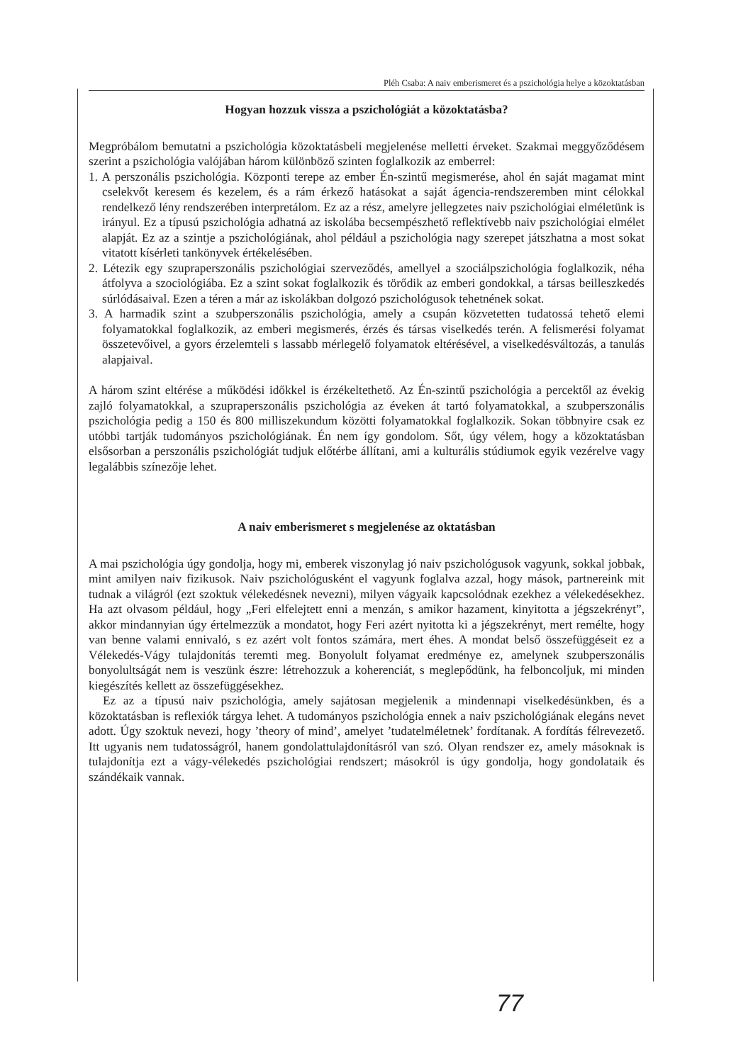Pléh Csaba: A naiv emberismeret és a pszichológia helye a közoktatásban
Hogyan hozzuk vissza a pszichológiát a közoktatásba?
Megpróbálom bemutatni a pszichológia közoktatásbeli megjelenése melletti érveket. Szakmai meggyőződésem szerint a pszichológia valójában három különböző szinten foglalkozik az emberrel:
1. A perszonális pszichológia. Központi terepe az ember Én-szintű megismerése, ahol én saját magamat mint cselekvőt keresem és kezelem, és a rám érkező hatásokat a saját ágencia-rendszeremben mint célokkal rendelkező lény rendszerében interpretálom. Ez az a rész, amelyre jellegzetes naiv pszichológiai elméletünk is irányul. Ez a típusú pszichológia adhatná az iskolába becsempészhető reflektívebb naiv pszichológiai elmélet alapját. Ez az a szintje a pszichológiának, ahol például a pszichológia nagy szerepet játszhatna a most sokat vitatott kísérleti tankönyvek értékelésében.
2. Létezik egy szupraperszonális pszichológiai szerveződés, amellyel a szociálpszichológia foglalkozik, néha átfolyva a szociológiába. Ez a szint sokat foglalkozik és törődik az emberi gondokkal, a társas beilleszkedés súrlódásaival. Ezen a téren a már az iskolákban dolgozó pszichológusok tehetnének sokat.
3. A harmadik szint a szubperszonális pszichológia, amely a csupán közvetetten tudatossá tehető elemi folyamatokkal foglalkozik, az emberi megismerés, érzés és társas viselkedés terén. A felismerési folyamat összetevőivel, a gyors érzelemteli s lassabb mérlegelő folyamatok eltérésével, a viselkedésváltozás, a tanulás alapjaival.
A három szint eltérése a működési időkkel is érzékeltethető. Az Én-szintű pszichológia a percektől az évekig zajló folyamatokkal, a szupraperszonális pszichológia az éveken át tartó folyamatokkal, a szubperszonális pszichológia pedig a 150 és 800 milliszekundum közötti folyamatokkal foglalkozik. Sokan többnyire csak ez utóbbi tartják tudományos pszichológiának. Én nem így gondolom. Sőt, úgy vélem, hogy a közoktatásban elsősorban a perszonális pszichológiát tudjuk előtérbe állítani, ami a kulturális stúdiumok egyik vezérelve vagy legalábbis színezője lehet.
A naiv emberismeret s megjelenése az oktatásban
A mai pszichológia úgy gondolja, hogy mi, emberek viszonylag jó naiv pszichológusok vagyunk, sokkal jobbak, mint amilyen naiv fizikusok. Naiv pszichológusként el vagyunk foglalva azzal, hogy mások, partnereink mit tudnak a világról (ezt szoktuk vélekedésnek nevezni), milyen vágyaik kapcsolódnak ezekhez a vélekedésekhez. Ha azt olvasom például, hogy „Feri elfelejtett enni a menzán, s amikor hazament, kinyitotta a jégszekrényt”, akkor mindannyian úgy értelmezzük a mondatot, hogy Feri azért nyitotta ki a jégszekrényt, mert remélte, hogy van benne valami ennivaló, s ez azért volt fontos számára, mert éhes. A mondat belső összefüggéseit ez a Vélekedés-Vágy tulajdonítás teremti meg. Bonyolult folyamat eredménye ez, amelynek szubperszonális bonyolultságát nem is veszünk észre: létrehozzuk a koherenciát, s meglepődünk, ha felboncoljuk, mi minden kiegészítés kellett az összefüggésekhez.
Ez az a típusú naiv pszichológia, amely sajátosan megjelenik a mindennapi viselkedésünkben, és a közoktatásban is reflexiók tárgya lehet. A tudományos pszichológia ennek a naiv pszichológiának elegáns nevet adott. Úgy szoktuk nevezi, hogy ’theory of mind’, amelyet ’tudatelméletnek’ fordítanak. A fordítás félrevezető. Itt ugyanis nem tudatosságról, hanem gondolattulajdonításról van szó. Olyan rendszer ez, amely másoknak is tulajdonítja ezt a vágy-vélekedés pszichológiai rendszert; másokról is úgy gondolja, hogy gondolataik és szándékaik vannak.
77